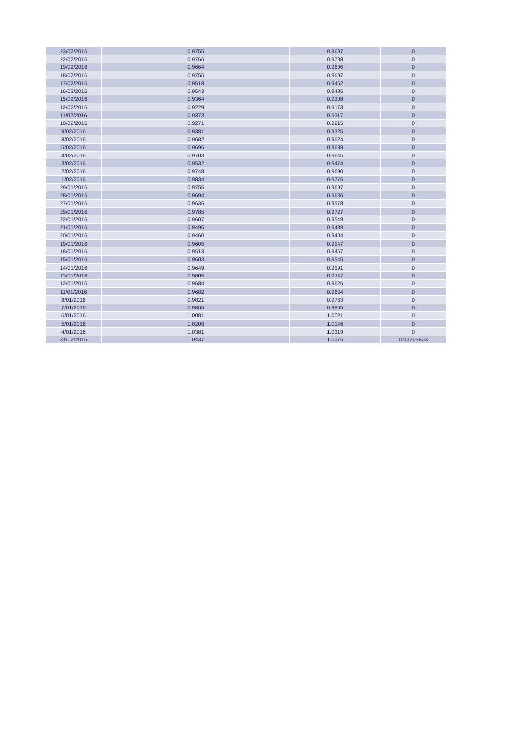| 23/02/2016 | 0.9755 | 0.9697 | 0 |
| 22/02/2016 | 0.9766 | 0.9708 | 0 |
| 19/02/2016 | 0.9664 | 0.9606 | 0 |
| 18/02/2016 | 0.9755 | 0.9697 | 0 |
| 17/02/2016 | 0.9518 | 0.9462 | 0 |
| 16/02/2016 | 0.9543 | 0.9485 | 0 |
| 15/02/2016 | 0.9364 | 0.9308 | 0 |
| 12/02/2016 | 0.9229 | 0.9173 | 0 |
| 11/02/2016 | 0.9373 | 0.9317 | 0 |
| 10/02/2016 | 0.9271 | 0.9215 | 0 |
| 9/02/2016 | 0.9381 | 0.9325 | 0 |
| 8/02/2016 | 0.9682 | 0.9624 | 0 |
| 5/02/2016 | 0.9696 | 0.9638 | 0 |
| 4/02/2016 | 0.9703 | 0.9645 | 0 |
| 3/02/2016 | 0.9532 | 0.9474 | 0 |
| 2/02/2016 | 0.9748 | 0.9690 | 0 |
| 1/02/2016 | 0.9834 | 0.9776 | 0 |
| 29/01/2016 | 0.9755 | 0.9697 | 0 |
| 28/01/2016 | 0.9694 | 0.9636 | 0 |
| 27/01/2016 | 0.9636 | 0.9578 | 0 |
| 25/01/2016 | 0.9785 | 0.9727 | 0 |
| 22/01/2016 | 0.9607 | 0.9549 | 0 |
| 21/01/2016 | 0.9495 | 0.9439 | 0 |
| 20/01/2016 | 0.9460 | 0.9404 | 0 |
| 19/01/2016 | 0.9605 | 0.9547 | 0 |
| 18/01/2016 | 0.9513 | 0.9457 | 0 |
| 15/01/2016 | 0.9603 | 0.9545 | 0 |
| 14/01/2016 | 0.9649 | 0.9591 | 0 |
| 13/01/2016 | 0.9805 | 0.9747 | 0 |
| 12/01/2016 | 0.9684 | 0.9626 | 0 |
| 11/01/2016 | 0.9682 | 0.9624 | 0 |
| 8/01/2016 | 0.9821 | 0.9763 | 0 |
| 7/01/2016 | 0.9865 | 0.9805 | 0 |
| 6/01/2016 | 1.0081 | 1.0021 | 0 |
| 5/01/2016 | 1.0208 | 1.0146 | 0 |
| 4/01/2016 | 1.0381 | 1.0319 | 0 |
| 31/12/2015 | 1.0437 | 1.0375 | 0.03265803 |